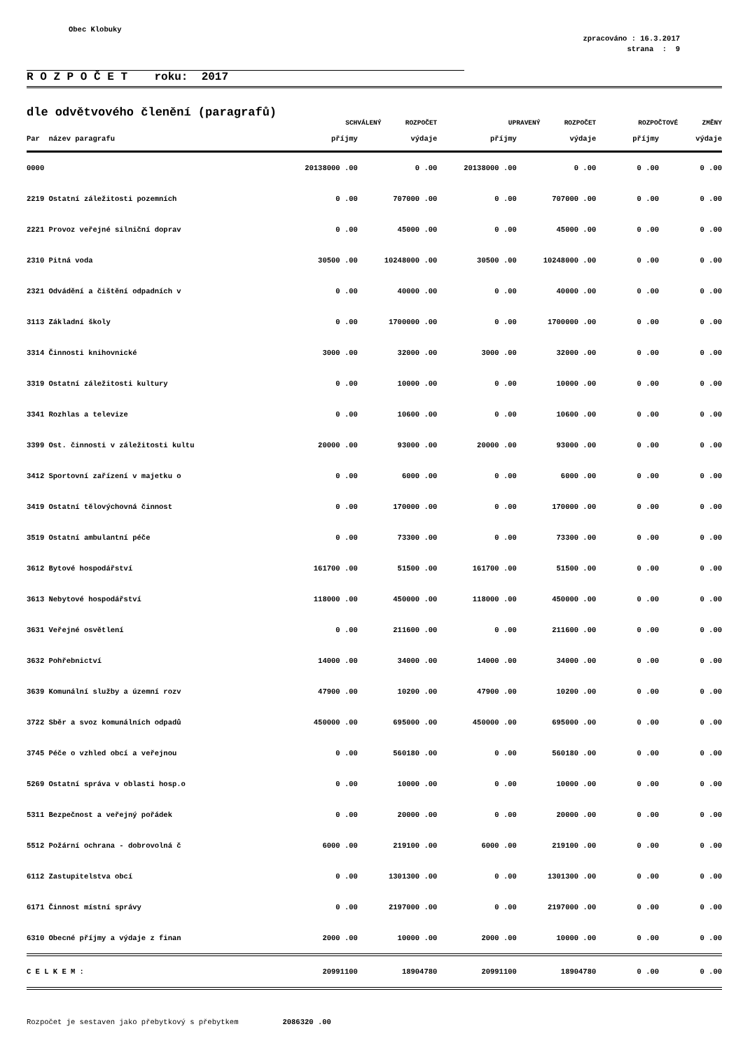Obec Klobuky
zpracováno : 16.3.2017
strana : 9
R O Z P O Č E T roku: 2017
dle odvětvového členění (paragrafů)
| | SCHVÁLENÝ ROZPOČET | | UPRAVENÝ ROZPOČET | | ROZPOČTOVÉ ZMĚNY | |
| --- | --- | --- | --- | --- | --- | --- |
| Par název paragrafu | příjmy | výdaje | příjmy | výdaje | příjmy | výdaje |
| 0000 | 20138000 .00 | 0 .00 | 20138000 .00 | 0 .00 | 0 .00 | 0 .00 |
| 2219 Ostatní záležitosti pozemních | 0 .00 | 707000 .00 | 0 .00 | 707000 .00 | 0 .00 | 0 .00 |
| 2221 Provoz veřejné silniční doprav | 0 .00 | 45000 .00 | 0 .00 | 45000 .00 | 0 .00 | 0 .00 |
| 2310 Pitná voda | 30500 .00 | 10248000 .00 | 30500 .00 | 10248000 .00 | 0 .00 | 0 .00 |
| 2321 Odvádění a čištění odpadních v | 0 .00 | 40000 .00 | 0 .00 | 40000 .00 | 0 .00 | 0 .00 |
| 3113 Základní školy | 0 .00 | 1700000 .00 | 0 .00 | 1700000 .00 | 0 .00 | 0 .00 |
| 3314 Činnosti knihovnické | 3000 .00 | 32000 .00 | 3000 .00 | 32000 .00 | 0 .00 | 0 .00 |
| 3319 Ostatní záležitosti kultury | 0 .00 | 10000 .00 | 0 .00 | 10000 .00 | 0 .00 | 0 .00 |
| 3341 Rozhlas a televize | 0 .00 | 10600 .00 | 0 .00 | 10600 .00 | 0 .00 | 0 .00 |
| 3399 Ost. činnosti v záležitosti kultu | 20000 .00 | 93000 .00 | 20000 .00 | 93000 .00 | 0 .00 | 0 .00 |
| 3412 Sportovní zařízení v majetku o | 0 .00 | 6000 .00 | 0 .00 | 6000 .00 | 0 .00 | 0 .00 |
| 3419 Ostatní tělovýchovná činnost | 0 .00 | 170000 .00 | 0 .00 | 170000 .00 | 0 .00 | 0 .00 |
| 3519 Ostatní ambulantní péče | 0 .00 | 73300 .00 | 0 .00 | 73300 .00 | 0 .00 | 0 .00 |
| 3612 Bytové hospodářství | 161700 .00 | 51500 .00 | 161700 .00 | 51500 .00 | 0 .00 | 0 .00 |
| 3613 Nebytové hospodářství | 118000 .00 | 450000 .00 | 118000 .00 | 450000 .00 | 0 .00 | 0 .00 |
| 3631 Veřejné osvětlení | 0 .00 | 211600 .00 | 0 .00 | 211600 .00 | 0 .00 | 0 .00 |
| 3632 Pohřebnictví | 14000 .00 | 34000 .00 | 14000 .00 | 34000 .00 | 0 .00 | 0 .00 |
| 3639 Komunální služby a územní rozv | 47900 .00 | 10200 .00 | 47900 .00 | 10200 .00 | 0 .00 | 0 .00 |
| 3722 Sběr a svoz komunálních odpadů | 450000 .00 | 695000 .00 | 450000 .00 | 695000 .00 | 0 .00 | 0 .00 |
| 3745 Péče o vzhled obcí a veřejnou | 0 .00 | 560180 .00 | 0 .00 | 560180 .00 | 0 .00 | 0 .00 |
| 5269 Ostatní správa v oblasti hosp.o | 0 .00 | 10000 .00 | 0 .00 | 10000 .00 | 0 .00 | 0 .00 |
| 5311 Bezpečnost a veřejný pořádek | 0 .00 | 20000 .00 | 0 .00 | 20000 .00 | 0 .00 | 0 .00 |
| 5512 Požární ochrana - dobrovolná č | 6000 .00 | 219100 .00 | 6000 .00 | 219100 .00 | 0 .00 | 0 .00 |
| 6112 Zastupitelstva obcí | 0 .00 | 1301300 .00 | 0 .00 | 1301300 .00 | 0 .00 | 0 .00 |
| 6171 Činnost místní správy | 0 .00 | 2197000 .00 | 0 .00 | 2197000 .00 | 0 .00 | 0 .00 |
| 6310 Obecné příjmy a výdaje z finan | 2000 .00 | 10000 .00 | 2000 .00 | 10000 .00 | 0 .00 | 0 .00 |
| C E L K E M : | 20991100 | 18904780 | 20991100 | 18904780 | 0 .00 | 0 .00 |
Rozpočet je sestaven jako přebytkový s přebytkem 2086320 .00